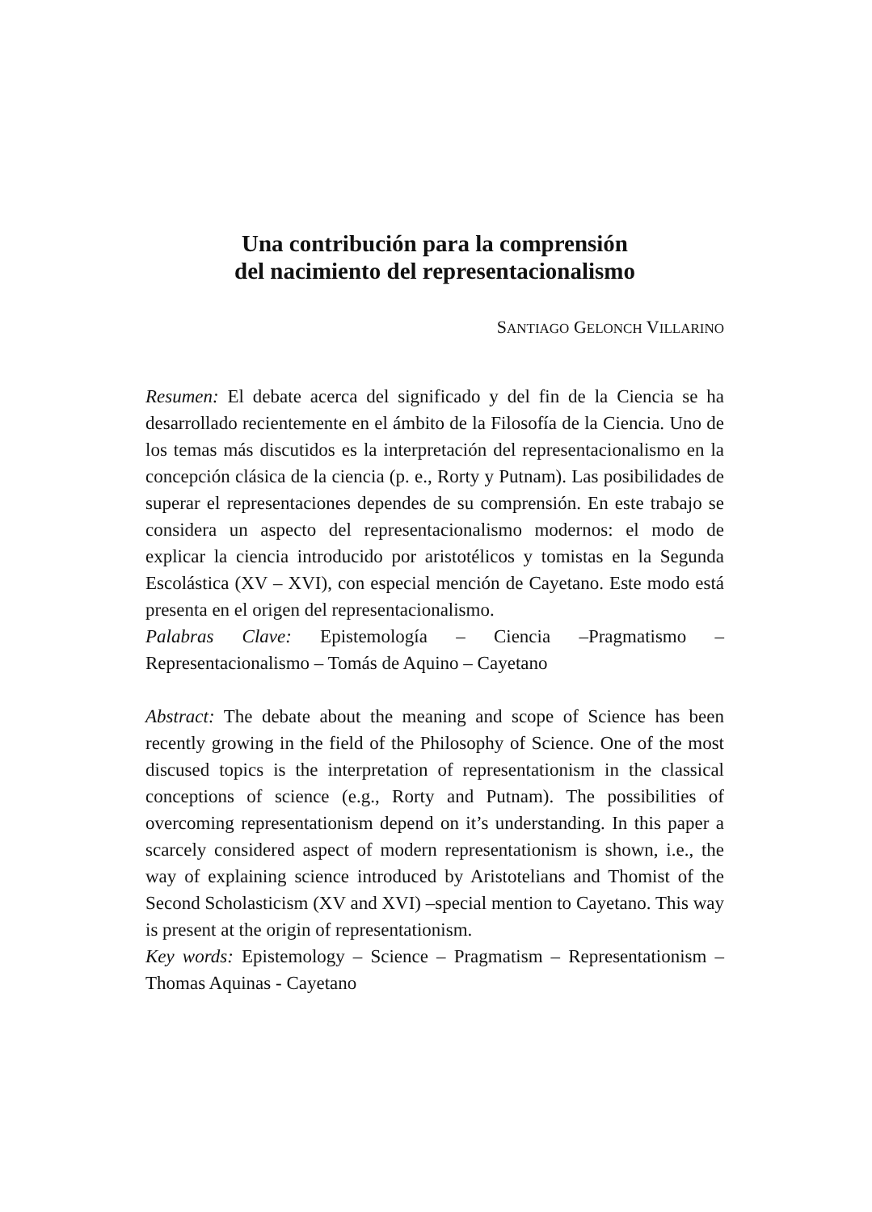Una contribución para la comprensión
del nacimiento del representacionalismo
SANTIAGO GELONCH VILLARINO
Resumen: El debate acerca del significado y del fin de la Ciencia se ha desarrollado recientemente en el ámbito de la Filosofía de la Ciencia. Uno de los temas más discutidos es la interpretación del representacionalismo en la concepción clásica de la ciencia (p. e., Rorty y Putnam). Las posibilidades de superar el representaciones dependes de su comprensión. En este trabajo se considera un aspecto del representacionalismo modernos: el modo de explicar la ciencia introducido por aristotélicos y tomistas en la Segunda Escolástica (XV – XVI), con especial mención de Cayetano. Este modo está presenta en el origen del representacionalismo.
Palabras Clave: Epistemología – Ciencia –Pragmatismo – Representacionalismo – Tomás de Aquino – Cayetano
Abstract: The debate about the meaning and scope of Science has been recently growing in the field of the Philosophy of Science. One of the most discused topics is the interpretation of representationism in the classical conceptions of science (e.g., Rorty and Putnam). The possibilities of overcoming representationism depend on it’s understanding. In this paper a scarcely considered aspect of modern representationism is shown, i.e., the way of explaining science introduced by Aristotelians and Thomist of the Second Scholasticism (XV and XVI) –special mention to Cayetano. This way is present at the origin of representationism.
Key words: Epistemology – Science – Pragmatism – Representationism – Thomas Aquinas - Cayetano